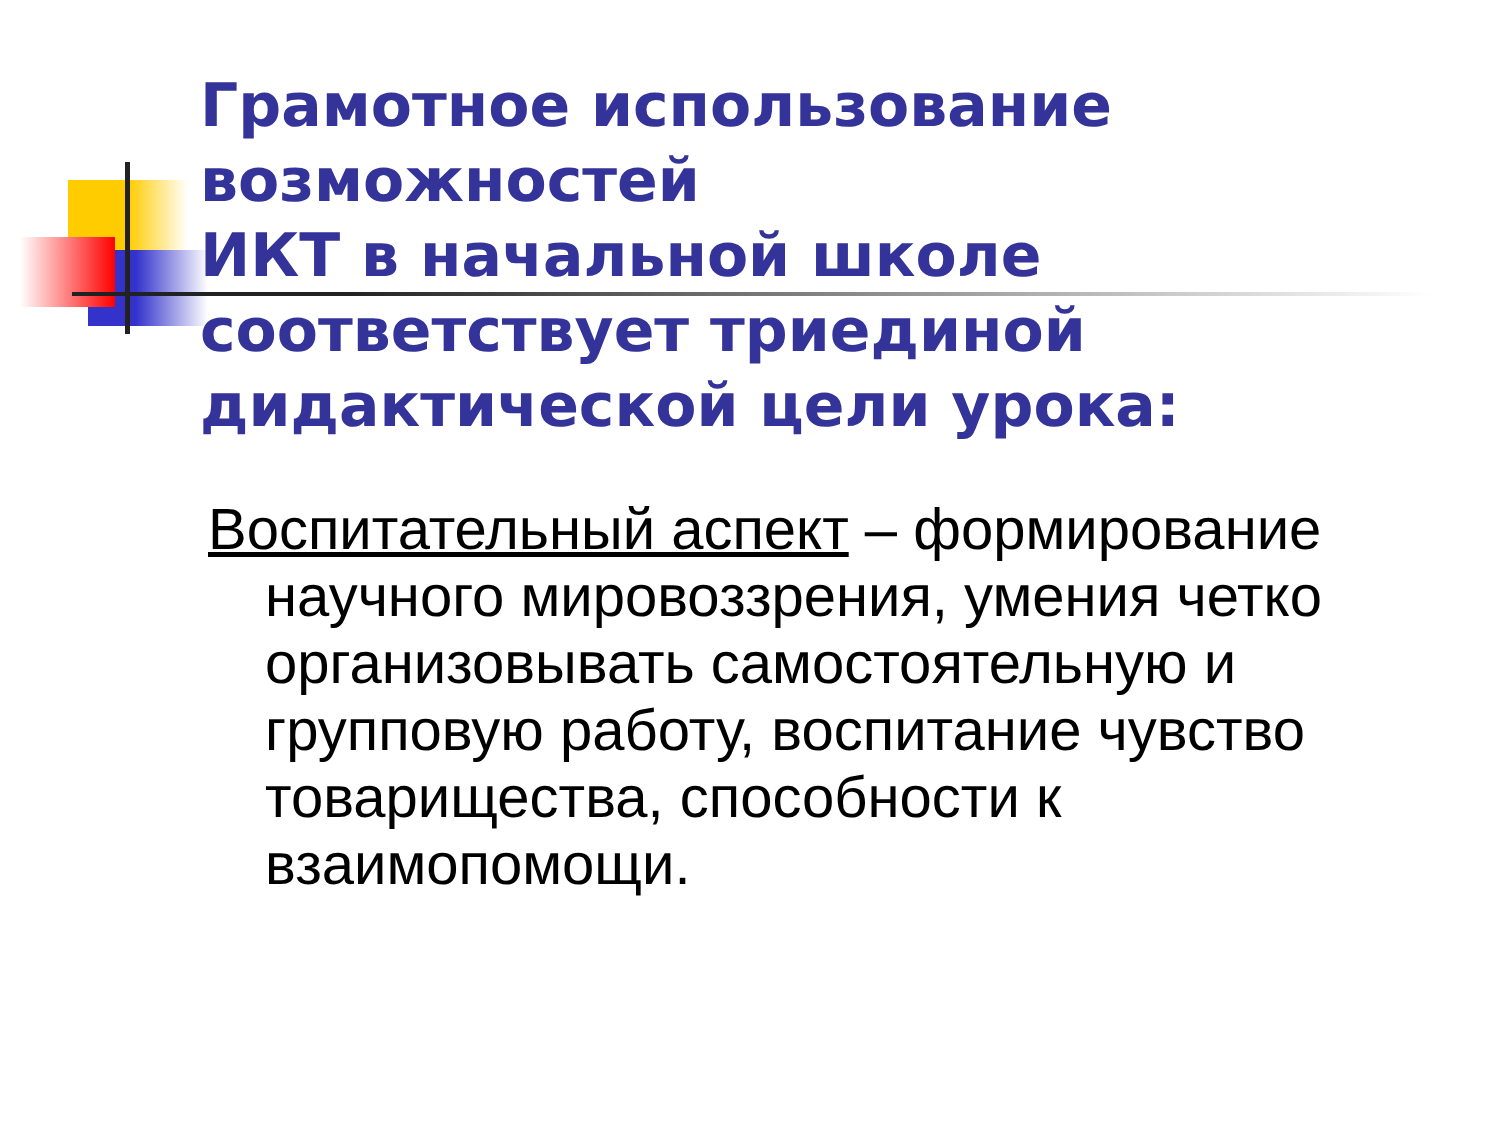Грамотное использование возможностей
ИКТ в начальной школе соответствует триединой дидактической цели урока:
Воспитательный аспект – формирование научного мировоззрения, умения четко организовывать самостоятельную и групповую работу, воспитание чувство товарищества, способности к взаимопомощи.